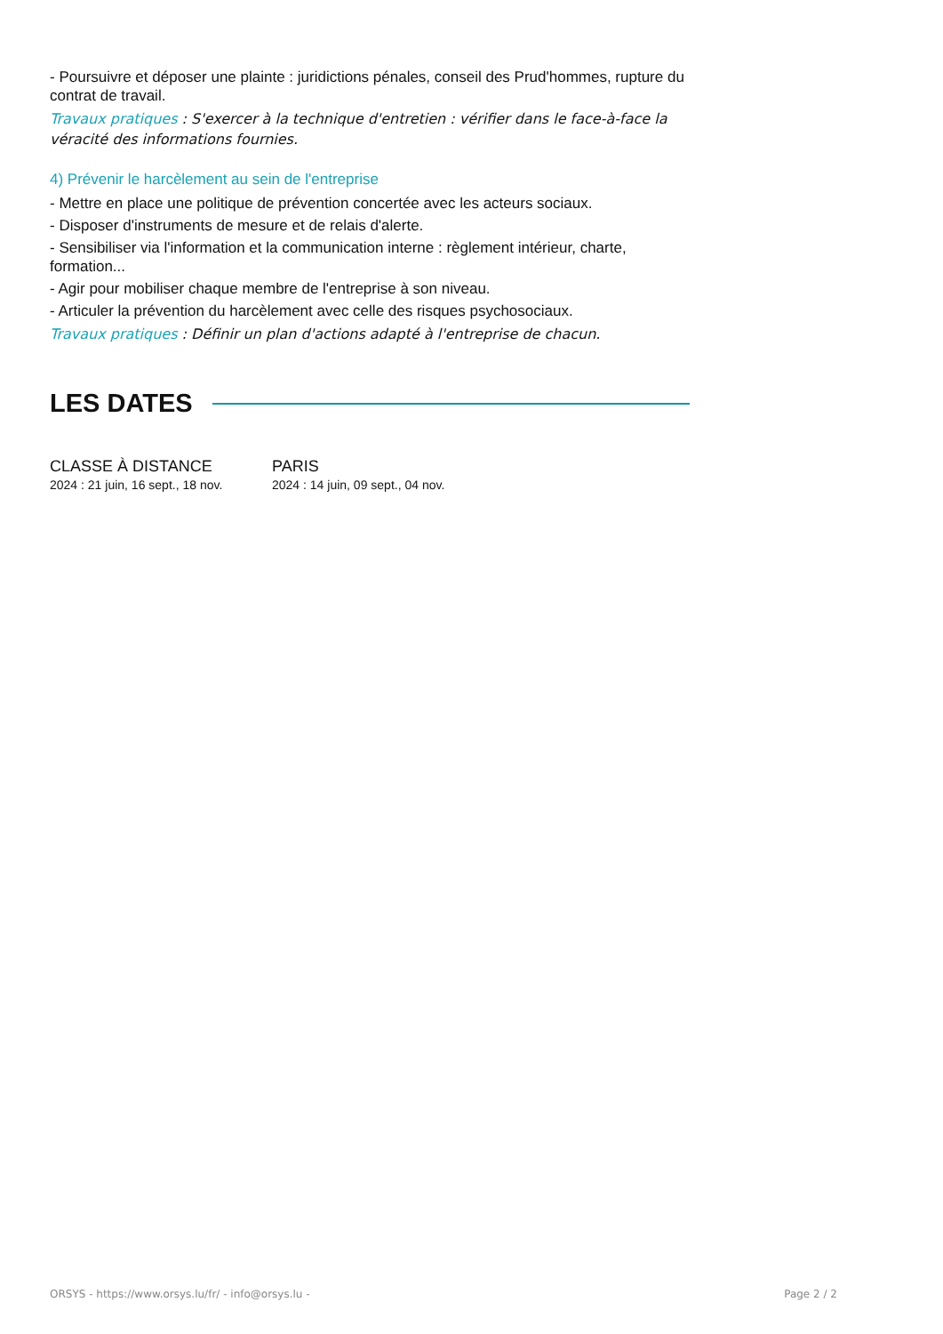- Poursuivre et déposer une plainte : juridictions pénales, conseil des Prud'hommes, rupture du contrat de travail.
Travaux pratiques : S'exercer à la technique d'entretien : vérifier dans le face-à-face la véracité des informations fournies.
4) Prévenir le harcèlement au sein de l'entreprise
- Mettre en place une politique de prévention concertée avec les acteurs sociaux.
- Disposer d'instruments de mesure et de relais d'alerte.
- Sensibiliser via l'information et la communication interne : règlement intérieur, charte, formation...
- Agir pour mobiliser chaque membre de l'entreprise à son niveau.
- Articuler la prévention du harcèlement avec celle des risques psychosociaux.
Travaux pratiques : Définir un plan d'actions adapté à l'entreprise de chacun.
LES DATES
CLASSE À DISTANCE
2024 : 21 juin, 16 sept., 18 nov.
PARIS
2024 : 14 juin, 09 sept., 04 nov.
ORSYS - https://www.orsys.lu/fr/ - info@orsys.lu - Page 2 / 2